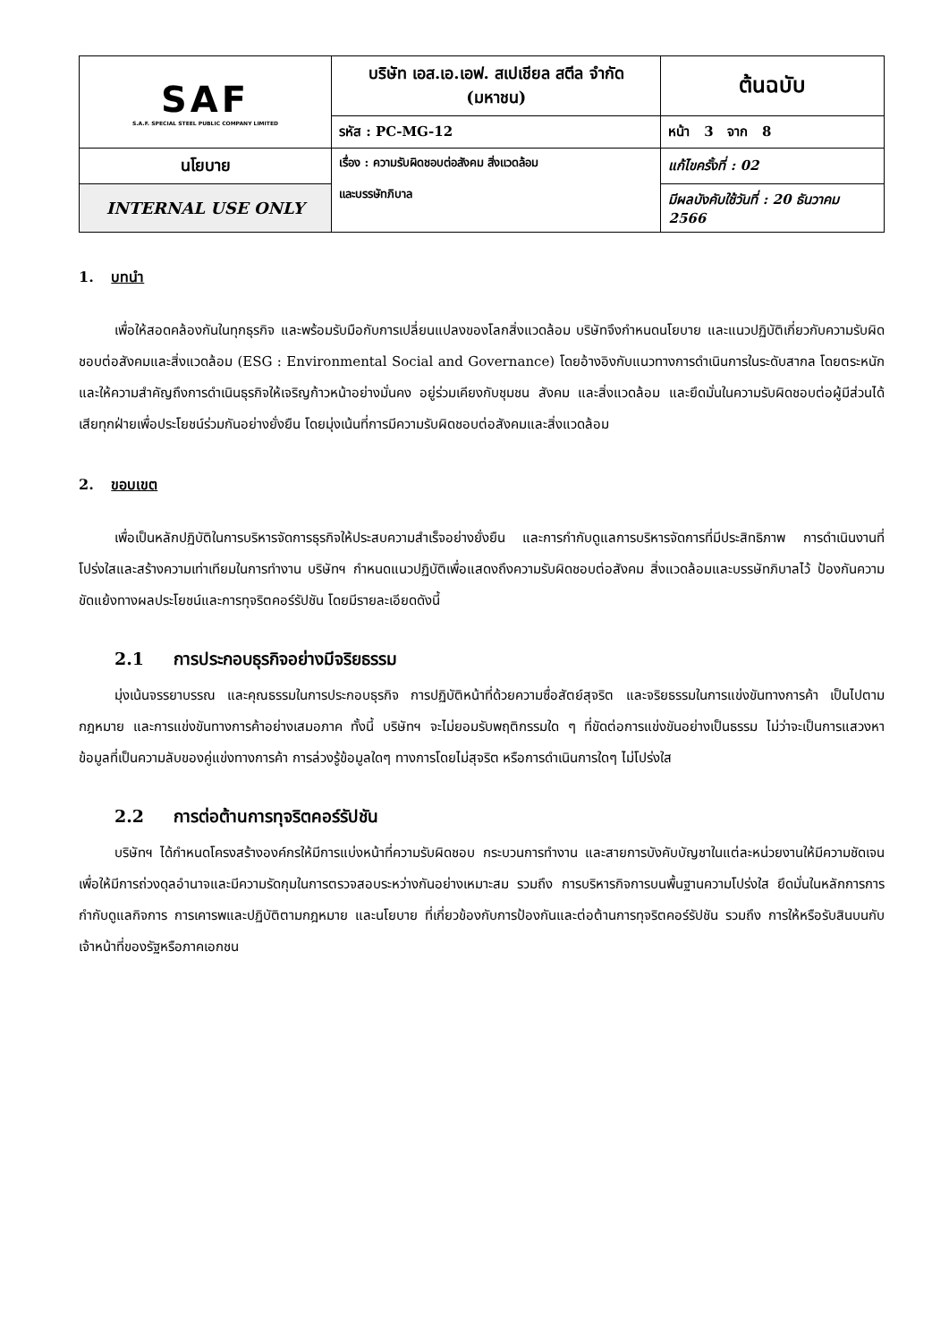| SAF S.A.F. SPECIAL STEEL PUBLIC COMPANY LIMITED | บริษัท เอส.เอ.เอฟ. สเปเชียล สตีล จำกัด (มหาชน) | | ต้นฉบับ |
| | รหัส : PC-MG-12 | หน้า 3 จาก 8 | |
| นโยบาย | เรื่อง : ความรับผิดชอบต่อสังคม สิ่งแวดล้อม และบรรษัทภิบาล | แก้ไขครั้งที่ : 02 | |
| INTERNAL USE ONLY | | มีผลบังคับใช้วันที่ : 20 ธันวาคม 2566 | |
1. บทนำ
เพื่อให้สอดคล้องกันในทุกธุรกิจ และพร้อมรับมือกับการเปลี่ยนแปลงของโลกสิ่งแวดล้อม บริษัทจึงกำหนดนโยบาย และแนวปฏิบัติเกี่ยวกับความรับผิดชอบต่อสังคมและสิ่งแวดล้อม (ESG : Environmental Social and Governance) โดยอ้างอิงกับแนวทางการดำเนินการในระดับสากล โดยตระหนักและให้ความสำคัญถึงการดำเนินธุรกิจให้เจริญก้าวหน้าอย่างมั่นคง อยู่ร่วมเคียงกับชุมชน สังคม และสิ่งแวดล้อม และยึดมั่นในความรับผิดชอบต่อผู้มีส่วนได้เสียทุกฝ่ายเพื่อประโยชน์ร่วมกันอย่างยั่งยืน โดยมุ่งเน้นที่การมีความรับผิดชอบต่อสังคมและสิ่งแวดล้อม
2. ขอบเขต
เพื่อเป็นหลักปฏิบัติในการบริหารจัดการธุรกิจให้ประสบความสำเร็จอย่างยั่งยืน และการกำกับดูแลการบริหารจัดการที่มีประสิทธิภาพ การดำเนินงานที่โปร่งใสและสร้างความเท่าเทียมในการทำงาน บริษัทฯ กำหนดแนวปฏิบัติเพื่อแสดงถึงความรับผิดชอบต่อสังคม สิ่งแวดล้อมและบรรษัทภิบาลไว้ ป้องกันความขัดแย้งทางผลประโยชน์และการทุจริตคอร์รัปชัน โดยมีรายละเอียดดังนี้
2.1 การประกอบธุรกิจอย่างมีจริยธรรม
มุ่งเน้นจรรยาบรรณ และคุณธรรมในการประกอบธุรกิจ การปฏิบัติหน้าที่ด้วยความซื่อสัตย์สุจริต และจริยธรรมในการแข่งขันทางการค้า เป็นไปตามกฎหมาย และการแข่งขันทางการค้าอย่างเสมอภาค ทั้งนี้ บริษัทฯ จะไม่ยอมรับพฤติกรรมใด ๆ ที่ขัดต่อการแข่งขันอย่างเป็นธรรม ไม่ว่าจะเป็นการแสวงหาข้อมูลที่เป็นความลับของคู่แข่งทางการค้า การล่วงรู้ข้อมูลใดๆ ทางการโดยไม่สุจริต หรือการดำเนินการใดๆ ไม่โปร่งใส
2.2 การต่อต้านการทุจริตคอร์รัปชัน
บริษัทฯ ได้กำหนดโครงสร้างองค์กรให้มีการแบ่งหน้าที่ความรับผิดชอบ กระบวนการทำงาน และสายการบังคับบัญชาในแต่ละหน่วยงานให้มีความชัดเจน เพื่อให้มีการถ่วงดุลอำนาจและมีความรัดกุมในการตรวจสอบระหว่างกันอย่างเหมาะสม รวมถึง การบริหารกิจการบนพื้นฐานความโปร่งใส ยึดมั่นในหลักการการกำกับดูแลกิจการ การเคารพและปฏิบัติตามกฎหมาย และนโยบาย ที่เกี่ยวข้องกับการป้องกันและต่อต้านการทุจริตคอร์รัปชัน รวมถึง การให้หรือรับสินบนกับเจ้าหน้าที่ของรัฐหรือภาคเอกชน